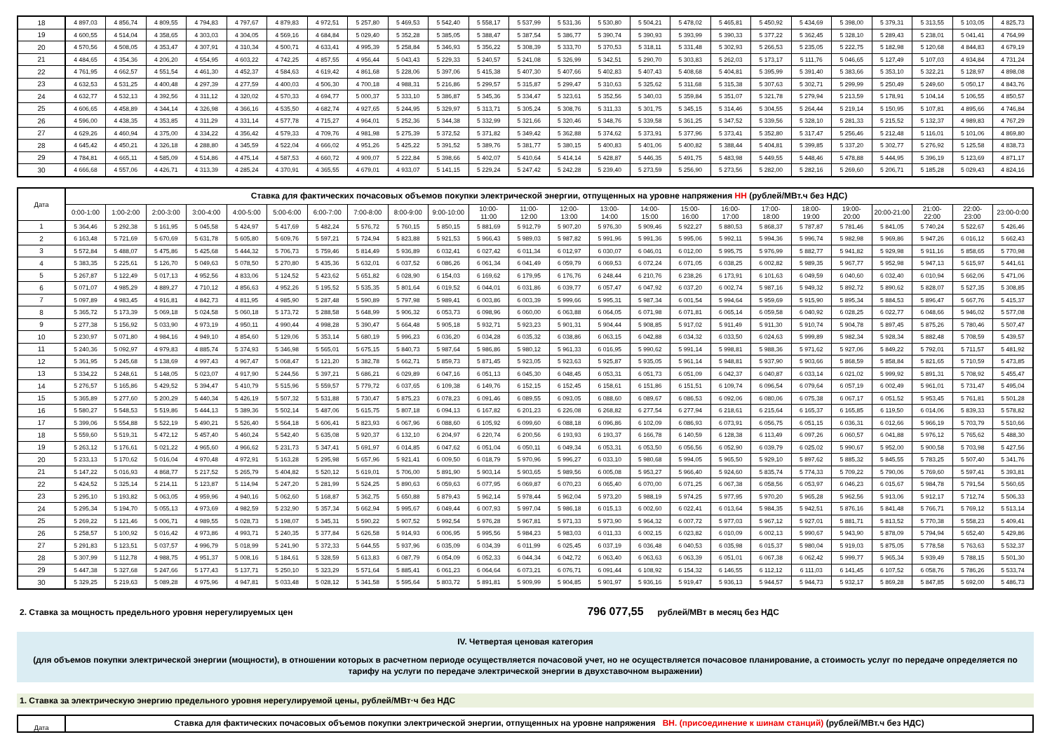| 18 | 4 897,03 | 4 856,74 | 4 809,55 | 4 794,83 | 4 797,67 | 4 879,83 | 4 972,51 | 5 257,80 | 5 469,53 | 5 542,40 | 5 558,17 | 5 537,99 | 5 531,36 | 5 530,80 | 5 504,21 | 5 478,02 | 5 465,81 | 5 450,92 | 5 434,69 | 5 398,00 | 5 379,31 | 5 313,55 | 5 103,05 | 4 825,73 |
| 19 | 4 600,55 | 4 514,04 | 4 358,65 | 4 303,03 | 4 304,05 | 4 569,16 | 4 684,84 | 5 029,40 | 5 352,28 | 5 385,05 | 5 388,47 | 5 387,54 | 5 386,77 | 5 390,74 | 5 390,93 | 5 393,99 | 5 390,33 | 5 377,22 | 5 362,45 | 5 328,10 | 5 289,43 | 5 238,01 | 5 041,41 | 4 764,99 |
| 20 | 4 570,56 | 4 508,05 | 4 353,47 | 4 307,91 | 4 310,34 | 4 500,71 | 4 633,41 | 4 995,39 | 5 258,84 | 5 346,93 | 5 356,22 | 5 308,39 | 5 333,70 | 5 370,53 | 5 318,11 | 5 331,48 | 5 302,93 | 5 266,53 | 5 235,05 | 5 222,75 | 5 182,98 | 5 120,68 | 4 844,83 | 4 679,19 |
| 21 | 4 484,65 | 4 354,36 | 4 206,20 | 4 554,95 | 4 603,22 | 4 742,25 | 4 857,55 | 4 956,44 | 5 043,43 | 5 229,33 | 5 240,57 | 5 241,08 | 5 326,99 | 5 342,51 | 5 290,70 | 5 303,83 | 5 262,03 | 5 173,17 | 5 111,76 | 5 046,65 | 5 127,49 | 5 107,03 | 4 934,84 | 4 731,24 |
| 22 | 4 761,95 | 4 662,57 | 4 551,54 | 4 461,30 | 4 452,37 | 4 584,63 | 4 619,42 | 4 861,68 | 5 228,06 | 5 397,06 | 5 415,38 | 5 407,30 | 5 407,66 | 5 402,83 | 5 407,43 | 5 408,68 | 5 404,81 | 5 395,99 | 5 391,40 | 5 383,66 | 5 353,10 | 5 322,21 | 5 128,97 | 4 898,08 |
| 23 | 4 632,53 | 4 531,25 | 4 400,48 | 4 297,39 | 4 277,59 | 4 400,03 | 4 506,30 | 4 700,18 | 4 988,31 | 5 216,86 | 5 299,57 | 5 315,87 | 5 299,47 | 5 310,63 | 5 325,62 | 5 311,68 | 5 315,38 | 5 307,63 | 5 302,71 | 5 299,99 | 5 250,49 | 5 249,60 | 5 050,17 | 4 843,76 |
| 24 | 4 632,77 | 4 532,13 | 4 392,56 | 4 311,12 | 4 320,02 | 4 570,33 | 4 694,77 | 5 000,37 | 5 333,10 | 5 386,87 | 5 345,36 | 5 334,47 | 5 323,61 | 5 352,56 | 5 340,03 | 5 359,84 | 5 351,07 | 5 321,78 | 5 279,94 | 5 213,59 | 5 178,91 | 5 104,14 | 5 106,55 | 4 850,57 |
| 25 | 4 606,65 | 4 458,89 | 4 344,14 | 4 326,98 | 4 366,16 | 4 535,50 | 4 682,74 | 4 927,65 | 5 244,95 | 5 329,97 | 5 313,71 | 5 305,24 | 5 308,76 | 5 311,33 | 5 301,75 | 5 345,15 | 5 314,46 | 5 304,55 | 5 264,44 | 5 219,14 | 5 150,95 | 5 107,81 | 4 895,66 | 4 746,84 |
| 26 | 4 596,00 | 4 438,35 | 4 353,85 | 4 311,29 | 4 331,14 | 4 577,78 | 4 715,27 | 4 964,01 | 5 252,36 | 5 344,38 | 5 332,99 | 5 321,66 | 5 320,46 | 5 348,76 | 5 339,58 | 5 361,25 | 5 347,52 | 5 339,56 | 5 328,10 | 5 281,33 | 5 215,52 | 5 132,37 | 4 989,83 | 4 767,29 |
| 27 | 4 629,26 | 4 460,94 | 4 375,00 | 4 334,22 | 4 356,42 | 4 579,33 | 4 709,76 | 4 981,98 | 5 275,39 | 5 372,52 | 5 371,82 | 5 349,42 | 5 362,88 | 5 374,62 | 5 373,91 | 5 377,96 | 5 373,41 | 5 352,80 | 5 317,47 | 5 256,46 | 5 212,48 | 5 116,01 | 5 101,06 | 4 869,80 |
| 28 | 4 645,42 | 4 450,21 | 4 326,18 | 4 288,80 | 4 345,59 | 4 522,04 | 4 666,02 | 4 951,26 | 5 425,22 | 5 391,52 | 5 389,76 | 5 381,77 | 5 380,15 | 5 400,83 | 5 401,06 | 5 400,82 | 5 388,44 | 5 404,81 | 5 399,85 | 5 337,20 | 5 302,77 | 5 276,92 | 5 125,58 | 4 838,73 |
| 29 | 4 784,81 | 4 665,11 | 4 585,09 | 4 514,86 | 4 475,14 | 4 587,53 | 4 660,72 | 4 909,07 | 5 222,84 | 5 398,66 | 5 402,07 | 5 410,64 | 5 414,14 | 5 428,87 | 5 446,35 | 5 491,75 | 5 483,98 | 5 449,55 | 5 448,46 | 5 478,88 | 5 444,95 | 5 396,19 | 5 123,69 | 4 871,17 |
| 30 | 4 666,68 | 4 557,06 | 4 426,71 | 4 313,39 | 4 285,24 | 4 370,91 | 4 365,55 | 4 679,01 | 4 933,07 | 5 141,15 | 5 229,24 | 5 247,42 | 5 242,28 | 5 239,40 | 5 273,59 | 5 256,90 | 5 273,56 | 5 282,00 | 5 282,16 | 5 269,60 | 5 206,71 | 5 185,28 | 5 029,43 | 4 824,16 |
| Дата | Ставка для фактических почасовых объемов покупки электрической энергии, отпущенных на уровне напряжения НН (рублей/МВт.ч без НДС) | | | | | | | | | | | | | | | | | | | | | | | |
| --- | --- | --- | --- | --- | --- | --- | --- | --- | --- | --- | --- | --- | --- | --- | --- | --- | --- | --- | --- | --- | --- | --- | --- | --- |
| | 0:00-1:00 | 1:00-2:00 | 2:00-3:00 | 3:00-4:00 | 4:00-5:00 | 5:00-6:00 | 6:00-7:00 | 7:00-8:00 | 8:00-9:00 | 9:00-10:00 | 10:00- 11:00 | 11:00- 12:00 | 12:00- 13:00 | 13:00- 14:00 | 14:00- 15:00 | 15:00- 16:00 | 16:00- 17:00 | 17:00- 18:00 | 18:00- 19:00 | 19:00- 20:00 | 20:00-21:00 | 21:00- 22:00 | 22:00- 23:00 | 23:00-0:00 |
| 1 | 5 364,46 | 5 292,38 | 5 161,95 | 5 045,58 | 5 424,97 | 5 417,69 | 5 482,24 | 5 576,72 | 5 760,15 | 5 850,15 | 5 881,69 | 5 912,79 | 5 907,20 | 5 976,30 | 5 909,46 | 5 922,27 | 5 880,53 | 5 868,37 | 5 787,87 | 5 781,46 | 5 841,05 | 5 740,24 | 5 522,67 | 5 426,46 |
| 2 | 6 163,48 | 5 721,69 | 5 670,69 | 5 631,78 | 5 605,80 | 5 609,76 | 5 597,21 | 5 724,94 | 5 823,88 | 5 921,53 | 5 966,43 | 5 989,03 | 5 987,82 | 5 991,96 | 5 991,36 | 5 995,06 | 5 992,11 | 5 994,36 | 5 996,74 | 5 982,98 | 5 969,86 | 5 947,26 | 6 016,12 | 5 662,43 |
| 3 | 5 572,84 | 5 488,07 | 5 475,86 | 5 425,68 | 5 444,32 | 5 706,73 | 5 759,46 | 5 814,49 | 5 936,89 | 6 032,41 | 6 027,42 | 6 011,34 | 6 012,97 | 6 030,07 | 6 046,01 | 6 012,00 | 5 995,75 | 5 976,99 | 5 882,77 | 5 941,82 | 5 929,98 | 5 911,16 | 5 858,65 | 5 770,98 |
| 4 | 5 383,35 | 5 225,61 | 5 126,70 | 5 049,63 | 5 078,50 | 5 270,80 | 5 435,36 | 5 632,01 | 6 037,52 | 6 086,26 | 6 061,34 | 6 041,49 | 6 059,79 | 6 069,53 | 6 072,24 | 6 071,05 | 6 038,25 | 6 002,82 | 5 989,35 | 5 967,77 | 5 952,98 | 5 947,13 | 5 615,97 | 5 441,61 |
| 5 | 5 267,87 | 5 122,49 | 5 017,13 | 4 952,56 | 4 833,06 | 5 124,52 | 5 423,62 | 5 651,82 | 6 028,90 | 6 154,03 | 6 169,62 | 6 179,95 | 6 176,76 | 6 248,44 | 6 210,76 | 6 238,26 | 6 173,91 | 6 101,63 | 6 049,59 | 6 040,60 | 6 032,40 | 6 010,94 | 5 662,06 | 5 471,06 |
| 6 | 5 071,07 | 4 985,29 | 4 889,27 | 4 710,12 | 4 856,63 | 4 952,26 | 5 195,52 | 5 535,35 | 5 801,64 | 6 019,52 | 6 044,01 | 6 031,86 | 6 039,77 | 6 057,47 | 6 047,92 | 6 037,20 | 6 002,74 | 5 987,16 | 5 949,32 | 5 892,72 | 5 890,62 | 5 828,07 | 5 527,35 | 5 308,85 |
| 7 | 5 097,89 | 4 983,45 | 4 916,81 | 4 842,73 | 4 811,95 | 4 985,90 | 5 287,48 | 5 590,89 | 5 797,98 | 5 989,41 | 6 003,86 | 6 003,39 | 5 999,66 | 5 995,31 | 5 987,34 | 6 001,54 | 5 994,64 | 5 959,69 | 5 915,90 | 5 895,34 | 5 884,53 | 5 896,47 | 5 667,76 | 5 415,37 |
| 8 | 5 365,72 | 5 173,39 | 5 069,18 | 5 024,58 | 5 060,18 | 5 173,72 | 5 288,58 | 5 648,99 | 5 906,32 | 6 053,73 | 6 098,96 | 6 060,00 | 6 063,88 | 6 064,05 | 6 071,98 | 6 071,81 | 6 065,14 | 6 059,58 | 6 040,92 | 6 028,25 | 6 022,77 | 6 048,66 | 5 946,02 | 5 577,08 |
| 9 | 5 277,38 | 5 156,92 | 5 033,90 | 4 973,19 | 4 950,11 | 4 990,44 | 4 998,28 | 5 390,47 | 5 664,48 | 5 905,18 | 5 932,71 | 5 923,23 | 5 901,31 | 5 904,44 | 5 908,85 | 5 917,02 | 5 911,49 | 5 911,30 | 5 910,74 | 5 904,78 | 5 897,45 | 5 875,26 | 5 780,46 | 5 507,47 |
| 10 | 5 230,97 | 5 071,80 | 4 984,16 | 4 949,10 | 4 854,60 | 5 129,06 | 5 353,14 | 5 680,19 | 5 996,23 | 6 036,20 | 6 034,28 | 6 035,32 | 6 038,86 | 6 063,15 | 6 042,88 | 6 034,32 | 6 033,50 | 6 024,63 | 5 999,89 | 5 982,34 | 5 928,34 | 5 882,48 | 5 708,59 | 5 439,57 |
| 11 | 5 240,36 | 5 092,97 | 4 979,83 | 4 885,74 | 5 374,93 | 5 346,98 | 5 565,01 | 5 675,15 | 5 840,73 | 5 987,64 | 5 986,86 | 5 980,12 | 5 961,33 | 6 016,95 | 5 990,62 | 5 991,14 | 5 998,81 | 5 988,36 | 5 971,62 | 5 927,06 | 5 849,22 | 5 792,01 | 5 711,57 | 5 481,92 |
| 12 | 5 361,95 | 5 245,68 | 5 138,69 | 4 997,43 | 4 967,47 | 5 068,47 | 5 121,20 | 5 382,78 | 5 662,71 | 5 859,73 | 5 871,45 | 5 923,05 | 5 923,63 | 5 925,87 | 5 935,05 | 5 961,14 | 5 948,81 | 5 937,90 | 5 903,66 | 5 868,59 | 5 858,84 | 5 821,65 | 5 710,59 | 5 473,85 |
| 13 | 5 334,22 | 5 248,61 | 5 148,05 | 5 023,07 | 4 917,90 | 5 244,56 | 5 397,21 | 5 686,21 | 6 029,89 | 6 047,16 | 6 051,13 | 6 045,30 | 6 048,45 | 6 053,31 | 6 051,73 | 6 051,09 | 6 042,37 | 6 040,87 | 6 033,14 | 6 021,02 | 5 999,92 | 5 891,31 | 5 708,92 | 5 455,47 |
| 14 | 5 276,57 | 5 165,86 | 5 429,52 | 5 394,47 | 5 410,79 | 5 515,96 | 5 559,57 | 5 779,72 | 6 037,65 | 6 109,38 | 6 149,76 | 6 152,15 | 6 152,45 | 6 158,61 | 6 151,86 | 6 151,51 | 6 109,74 | 6 096,54 | 6 079,64 | 6 057,19 | 6 002,49 | 5 961,01 | 5 731,47 | 5 495,04 |
| 15 | 5 365,89 | 5 277,60 | 5 200,29 | 5 440,34 | 5 426,19 | 5 507,32 | 5 531,88 | 5 730,47 | 5 875,23 | 6 078,23 | 6 091,46 | 6 089,55 | 6 093,05 | 6 088,60 | 6 089,67 | 6 086,53 | 6 092,06 | 6 080,06 | 6 075,38 | 6 067,17 | 6 051,52 | 5 953,45 | 5 761,81 | 5 501,28 |
| 16 | 5 580,27 | 5 548,53 | 5 519,86 | 5 444,13 | 5 389,36 | 5 502,14 | 5 487,06 | 5 615,75 | 5 807,18 | 6 094,13 | 6 167,82 | 6 201,23 | 6 226,08 | 6 268,82 | 6 277,54 | 6 277,94 | 6 218,61 | 6 215,64 | 6 165,37 | 6 165,85 | 6 119,50 | 6 014,06 | 5 839,33 | 5 578,82 |
| 17 | 5 399,06 | 5 554,88 | 5 522,19 | 5 490,21 | 5 526,40 | 5 564,18 | 5 606,41 | 5 823,93 | 6 067,96 | 6 088,60 | 6 105,92 | 6 099,60 | 6 088,18 | 6 096,86 | 6 102,09 | 6 086,93 | 6 073,91 | 6 056,75 | 6 051,15 | 6 036,31 | 6 012,66 | 5 966,19 | 5 703,79 | 5 510,66 |
| 18 | 5 559,60 | 5 519,31 | 5 472,12 | 5 457,40 | 5 460,24 | 5 542,40 | 5 635,08 | 5 920,37 | 6 132,10 | 6 204,97 | 6 220,74 | 6 200,56 | 6 193,93 | 6 193,37 | 6 166,78 | 6 140,59 | 6 128,38 | 6 113,49 | 6 097,26 | 6 060,57 | 6 041,88 | 5 976,12 | 5 765,62 | 5 488,30 |
| 19 | 5 263,12 | 5 176,61 | 5 021,22 | 4 965,60 | 4 966,62 | 5 231,73 | 5 347,41 | 5 691,97 | 6 014,85 | 6 047,62 | 6 051,04 | 6 050,11 | 6 049,34 | 6 053,31 | 6 053,50 | 6 056,56 | 6 052,90 | 6 039,79 | 6 025,02 | 5 990,67 | 5 952,00 | 5 900,58 | 5 703,98 | 5 427,56 |
| 20 | 5 233,13 | 5 170,62 | 5 016,04 | 4 970,48 | 4 972,91 | 5 163,28 | 5 295,98 | 5 657,96 | 5 921,41 | 6 009,50 | 6 018,79 | 5 970,96 | 5 996,27 | 6 033,10 | 5 980,68 | 5 994,05 | 5 965,50 | 5 929,10 | 5 897,62 | 5 885,32 | 5 845,55 | 5 783,25 | 5 507,40 | 5 341,76 |
| 21 | 5 147,22 | 5 016,93 | 4 868,77 | 5 217,52 | 5 265,79 | 5 404,82 | 5 520,12 | 5 619,01 | 5 706,00 | 5 891,90 | 5 903,14 | 5 903,65 | 5 989,56 | 6 005,08 | 5 953,27 | 5 966,40 | 5 924,60 | 5 835,74 | 5 774,33 | 5 709,22 | 5 790,06 | 5 769,60 | 5 597,41 | 5 393,81 |
| 22 | 5 424,52 | 5 325,14 | 5 214,11 | 5 123,87 | 5 114,94 | 5 247,20 | 5 281,99 | 5 524,25 | 5 890,63 | 6 059,63 | 6 077,95 | 6 069,87 | 6 070,23 | 6 065,40 | 6 070,00 | 6 071,25 | 6 067,38 | 6 058,56 | 6 053,97 | 6 046,23 | 6 015,67 | 5 984,78 | 5 791,54 | 5 560,65 |
| 23 | 5 295,10 | 5 193,82 | 5 063,05 | 4 959,96 | 4 940,16 | 5 062,60 | 5 168,87 | 5 362,75 | 5 650,88 | 5 879,43 | 5 962,14 | 5 978,44 | 5 962,04 | 5 973,20 | 5 988,19 | 5 974,25 | 5 977,95 | 5 970,20 | 5 965,28 | 5 962,56 | 5 913,06 | 5 912,17 | 5 712,74 | 5 506,33 |
| 24 | 5 295,34 | 5 194,70 | 5 055,13 | 4 973,69 | 4 982,59 | 5 232,90 | 5 357,34 | 5 662,94 | 5 995,67 | 6 049,44 | 6 007,93 | 5 997,04 | 5 986,18 | 6 015,13 | 6 002,60 | 6 022,41 | 6 013,64 | 5 984,35 | 5 942,51 | 5 876,16 | 5 841,48 | 5 766,71 | 5 769,12 | 5 513,14 |
| 25 | 5 269,22 | 5 121,46 | 5 006,71 | 4 989,55 | 5 028,73 | 5 198,07 | 5 345,31 | 5 590,22 | 5 907,52 | 5 992,54 | 5 976,28 | 5 967,81 | 5 971,33 | 5 973,90 | 5 964,32 | 6 007,72 | 5 977,03 | 5 967,12 | 5 927,01 | 5 881,71 | 5 813,52 | 5 770,38 | 5 558,23 | 5 409,41 |
| 26 | 5 258,57 | 5 100,92 | 5 016,42 | 4 973,86 | 4 993,71 | 5 240,35 | 5 377,84 | 5 626,58 | 5 914,93 | 6 006,95 | 5 995,56 | 5 984,23 | 5 983,03 | 6 011,33 | 6 002,15 | 6 023,82 | 6 010,09 | 6 002,13 | 5 990,67 | 5 943,90 | 5 878,09 | 5 794,94 | 5 652,40 | 5 429,86 |
| 27 | 5 291,83 | 5 123,51 | 5 037,57 | 4 996,79 | 5 018,99 | 5 241,90 | 5 372,33 | 5 644,55 | 5 937,96 | 6 035,09 | 6 034,39 | 6 011,99 | 6 025,45 | 6 037,19 | 6 036,48 | 6 040,53 | 6 035,98 | 6 015,37 | 5 980,04 | 5 919,03 | 5 875,05 | 5 778,58 | 5 763,63 | 5 532,37 |
| 28 | 5 307,99 | 5 112,78 | 4 988,75 | 4 951,37 | 5 008,16 | 5 184,61 | 5 328,59 | 5 613,83 | 6 087,79 | 6 054,09 | 6 052,33 | 6 044,34 | 6 042,72 | 6 063,40 | 6 063,63 | 6 063,39 | 6 051,01 | 6 067,38 | 6 062,42 | 5 999,77 | 5 965,34 | 5 939,49 | 5 788,15 | 5 501,30 |
| 29 | 5 447,38 | 5 327,68 | 5 247,66 | 5 177,43 | 5 137,71 | 5 250,10 | 5 323,29 | 5 571,64 | 5 885,41 | 6 061,23 | 6 064,64 | 6 073,21 | 6 076,71 | 6 091,44 | 6 108,92 | 6 154,32 | 6 146,55 | 6 112,12 | 6 111,03 | 6 141,45 | 6 107,52 | 6 058,76 | 5 786,26 | 5 533,74 |
| 30 | 5 329,25 | 5 219,63 | 5 089,28 | 4 975,96 | 4 947,81 | 5 033,48 | 5 028,12 | 5 341,58 | 5 595,64 | 5 803,72 | 5 891,81 | 5 909,99 | 5 904,85 | 5 901,97 | 5 936,16 | 5 919,47 | 5 936,13 | 5 944,57 | 5 944,73 | 5 932,17 | 5 869,28 | 5 847,85 | 5 692,00 | 5 486,73 |
2. Ставка за мощность предельного уровня нерегулируемых цен 796 077,55 рублей/МВт в месяц без НДС
IV. Четвертая ценовая категория
(для объемов покупки электрической энергии (мощности), в отношении которых в расчетном периоде осуществляется почасовой учет, но не осуществляется почасовое планирование, а стоимость услуг по передаче определяется по тарифу на услуги по передаче электрической энергии в двухставочном выражении)
1. Ставка за электрическую энергию предельного уровня нерегулируемой цены, рублей/МВт·ч без НДС
| Дата | Ставка для фактических почасовых объемов покупки электрической энергии, отпущенных на уровне напряжения ВН. (присоединение к шинам станций) (рублей/МВт.ч без НДС) |
| --- | --- |